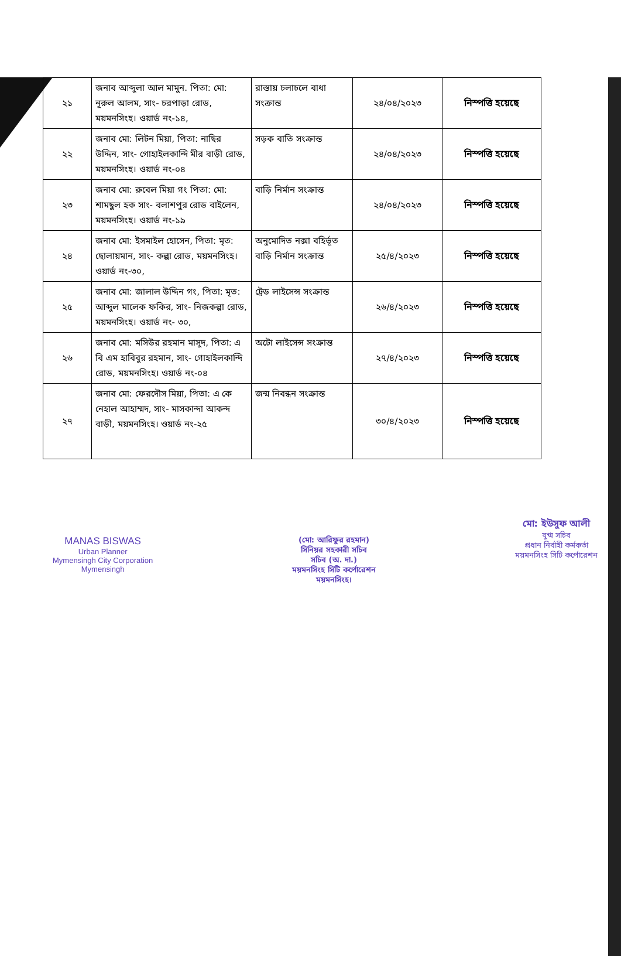| ২১ | জনাব আব্দুলা আল মামুন. পিতা: মো: নূরুল আলম, সাং- চরপাড়া রোড, ময়মনসিংহ। ওয়ার্ড নং-১৪, | রাস্তায় চলাচলে বাধা সংক্রান্ত | ২৪/০৪/২০২৩ | নিস্পত্তি হয়েছে |
| ২২ | জনাব মো: লিটন মিয়া, পিতা: নাছির উদ্দিন, সাং- গোহাইলকান্দি মীর বাড়ী রোড, ময়মনসিংহ। ওয়ার্ড নং-০৪ | সড়ক বাতি সংক্রান্ত | ২৪/০৪/২০২৩ | নিস্পত্তি হয়েছে |
| ২৩ | জনাব মো: রুবেল মিয়া গং পিতা: মো: শামছুল হক সাং- বলাশপুর রোড বাইলেন, ময়মনসিংহ। ওয়ার্ড নং-১৯ | বাড়ি নির্মান সংক্রান্ত | ২৪/০৪/২০২৩ | নিস্পত্তি হয়েছে |
| ২৪ | জনাব মো: ইসমাইল হোসেন, পিতা: মৃত: ছোলায়মান, সাং- কল্পা রোড, ময়মনসিংহ। ওয়ার্ড নং-৩০, | অনুমোদিত নক্সা বহির্ভূত বাড়ি নির্মান সংক্রান্ত | ২৫/৪/২০২৩ | নিস্পত্তি হয়েছে |
| ২৫ | জনাব মো: জালাল উদ্দিন গং, পিতা: মৃত: আব্দুল মালেক ফকির, সাং- নিজকল্পা রোড, ময়মনসিংহ। ওয়ার্ড নং- ৩০, | ট্রেড লাইসেন্স সংক্রান্ত | ২৬/৪/২০২৩ | নিস্পত্তি হয়েছে |
| ২৬ | জনাব মো: মসিউর রহমান মাসুদ, পিতা: এ বি এম হাবিবুর রহমান, সাং- গোহাইলকান্দি রোড, ময়মনসিংহ। ওয়ার্ড নং-০৪ | অটো লাইসেন্স সংক্রান্ত | ২৭/৪/২০২৩ | নিস্পত্তি হয়েছে |
| ২৭ | জনাব মো: ফেরদৌস মিয়া, পিতা: এ কে নেহাল আহাম্মদ, সাং- মাসকান্দা আকন্দ বাড়ী, ময়মনসিংহ। ওয়ার্ড নং-২৫ | জন্ম নিবন্ধন সংক্রান্ত | ৩০/৪/২০২৩ | নিস্পত্তি হয়েছে |
MANAS BISWAS
Urban Planner
Mymensingh City Corporation
Mymensingh
(মো: আরিফুর রহমান)
সিনিয়র সহকারী সচিব
সচিব (অ. দা.)
ময়মনসিংহ সিটি কর্পোরেশন
ময়মনসিংহ।
মো: ইউসুফ আলী
যুগ্ম সচিব
প্রধান নির্বাহী কর্মকর্তা
ময়মনসিংহ সিটি কর্পোরেশন